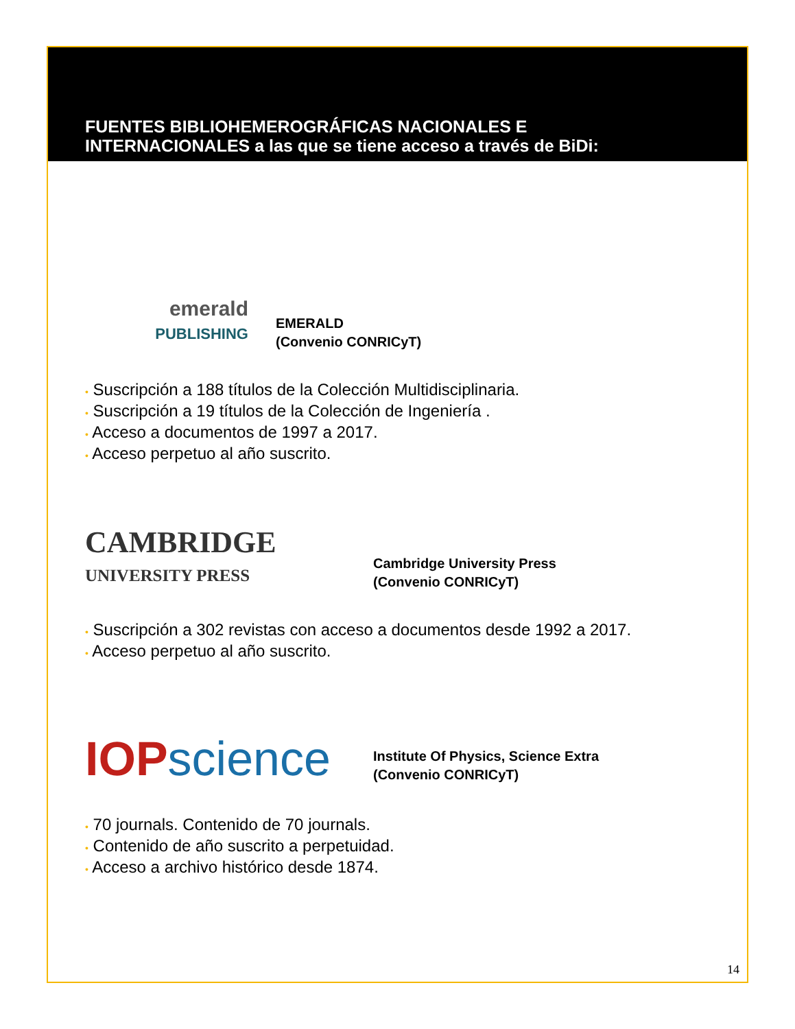FUENTES BIBLIOHEMEROGRÁFICAS NACIONALES E
INTERNACIONALES a las que se tiene acceso a través de BiDi:
emerald
PUBLISHING
EMERALD
(Convenio CONRICyT)
• Suscripción a 188 títulos de la Colección Multidisciplinaria.
• Suscripción a 19 títulos de la Colección de Ingeniería .
• Acceso a documentos de 1997 a 2017.
• Acceso perpetuo al año suscrito.
CAMBRIDGE
UNIVERSITY PRESS
Cambridge University Press
(Convenio CONRICyT)
• Suscripción a 302 revistas con acceso a documentos desde 1992 a 2017.
• Acceso perpetuo al año suscrito.
IOP science
Institute Of Physics, Science Extra
(Convenio CONRICyT)
• 70 journals. Contenido de 70 journals.
• Contenido de año suscrito a perpetuidad.
• Acceso a archivo histórico desde 1874.
14